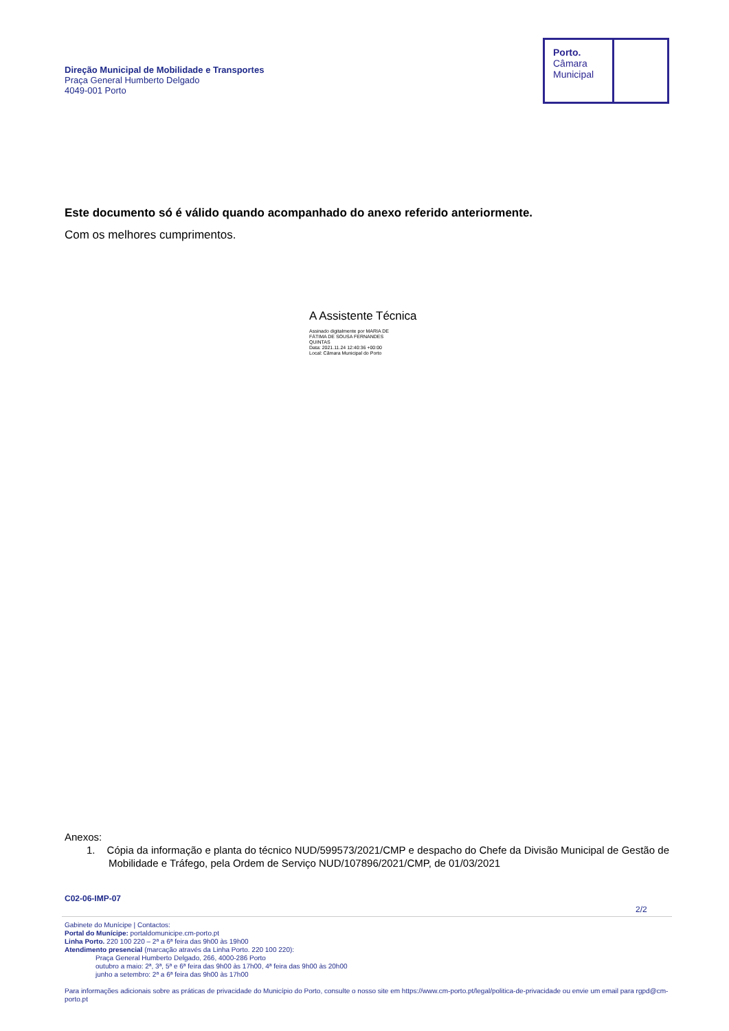Direção Municipal de Mobilidade e Transportes
Praça General Humberto Delgado
4049-001 Porto
Porto.
Câmara
Municipal
Este documento só é válido quando acompanhado do anexo referido anteriormente.
Com os melhores cumprimentos.
A Assistente Técnica
Assinado digitalmente por MARIA DE
FÁTIMA DE SOUSA FERNANDES
QUINTAS
Data: 2021.11.24 12:40:36 +00:00
Local: Câmara Municipal do Porto
Anexos:
1. Cópia da informação e planta do técnico NUD/599573/2021/CMP e despacho do Chefe da Divisão Municipal de Gestão de Mobilidade e Tráfego, pela Ordem de Serviço NUD/107896/2021/CMP, de 01/03/2021
C02-06-IMP-07
2/2
Gabinete do Munícipe | Contactos:
Portal do Munícipe: portaldomunicipe.cm-porto.pt
Linha Porto. 220 100 220 – 2ª a 6ª feira das 9h00 às 19h00
Atendimento presencial (marcação através da Linha Porto. 220 100 220):
Praça General Humberto Delgado, 266, 4000-286 Porto
outubro a maio: 2ª, 3ª, 5ª e 6ª feira das 9h00 às 17h00, 4ª feira das 9h00 às 20h00
junho a setembro: 2ª a 6ª feira das 9h00 às 17h00
Para informações adicionais sobre as práticas de privacidade do Município do Porto, consulte o nosso site em https://www.cm-porto.pt/legal/politica-de-privacidade ou envie um email para rgpd@cm-porto.pt